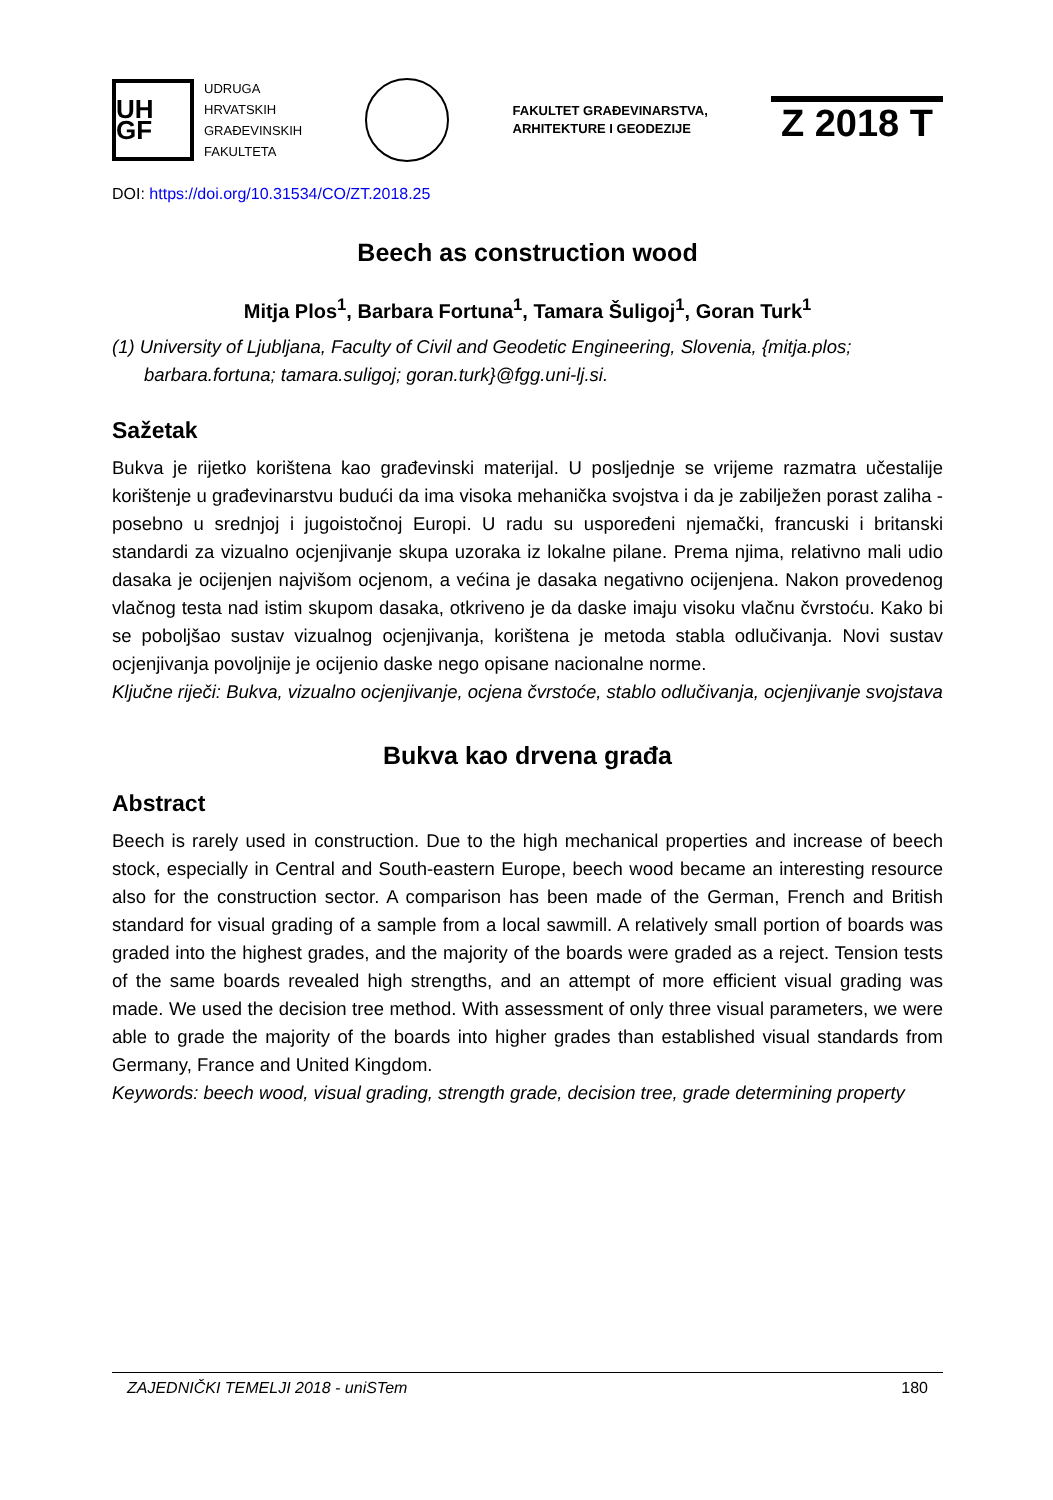UH GF
UDRUGA
HRVATSKIH
GRAĐEVINSKIH
FAKULTETA
FAKULTET GRAĐEVINARSTVA,
ARHITEKTURE I GEODEZIJE
Z 2018 T
DOI: https://doi.org/10.31534/CO/ZT.2018.25
Beech as construction wood
Mitja Plos<sup>1</sup>, Barbara Fortuna<sup>1</sup>, Tamara Šuligoj<sup>1</sup>, Goran Turk<sup>1</sup>
(1) University of Ljubljana, Faculty of Civil and Geodetic Engineering, Slovenia, {mitja.plos; barbara.fortuna; tamara.suligoj; goran.turk}@fgg.uni-lj.si.
Sažetak
Bukva je rijetko korištena kao građevinski materijal. U posljednje se vrijeme razmatra učestalije korištenje u građevinarstvu budući da ima visoka mehanička svojstva i da je zabilježen porast zaliha - posebno u srednjoj i jugoistočnoj Europi. U radu su uspoređeni njemački, francuski i britanski standardi za vizualno ocjenjivanje skupa uzoraka iz lokalne pilane. Prema njima, relativno mali udio dasaka je ocijenjen najvišom ocjenom, a većina je dasaka negativno ocijenjena. Nakon provedenog vlačnog testa nad istim skupom dasaka, otkriveno je da daske imaju visoku vlačnu čvrstoću. Kako bi se poboljšao sustav vizualnog ocjenjivanja, korištena je metoda stabla odlučivanja. Novi sustav ocjenjivanja povoljnije je ocijenio daske nego opisane nacionalne norme.
Ključne riječi: Bukva, vizualno ocjenjivanje, ocjena čvrstoće, stablo odlučivanja, ocjenjivanje svojstava
Bukva kao drvena građa
Abstract
Beech is rarely used in construction. Due to the high mechanical properties and increase of beech stock, especially in Central and South-eastern Europe, beech wood became an interesting resource also for the construction sector. A comparison has been made of the German, French and British standard for visual grading of a sample from a local sawmill. A relatively small portion of boards was graded into the highest grades, and the majority of the boards were graded as a reject. Tension tests of the same boards revealed high strengths, and an attempt of more efficient visual grading was made. We used the decision tree method. With assessment of only three visual parameters, we were able to grade the majority of the boards into higher grades than established visual standards from Germany, France and United Kingdom.
Keywords: beech wood, visual grading, strength grade, decision tree, grade determining property
ZAJEDNIČKI TEMELJI 2018 - uniSTem 180